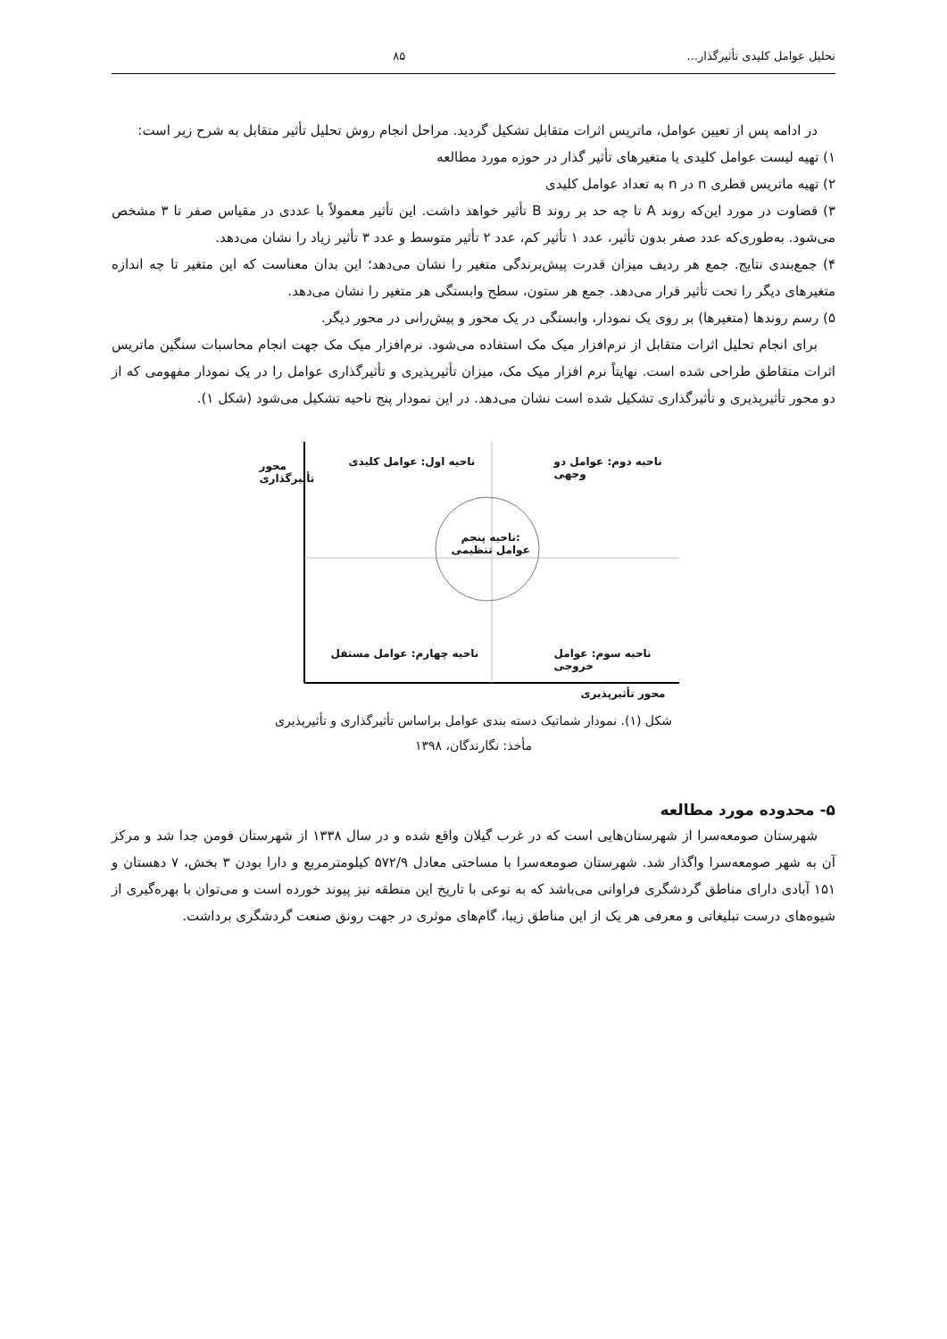تحلیل عوامل کلیدی تأثیرگذار... ۸۵
در ادامه پس از تعیین عوامل، ماتریس اثرات متقابل تشکیل گردید. مراحل انجام روش تحلیل تأثیر متقابل به شرح زیر است:
۱) تهیه لیست عوامل کلیدی یا متغیرهای تأثیر گذار در حوزه مورد مطالعه
۲) تهیه ماتریس قطری n در n به تعداد عوامل کلیدی
۳) قضاوت در مورد این‌که روند A تا چه حد بر روند B تأثیر خواهد داشت. این تأثیر معمولاً با عددی در مقیاس صفر تا ۳ مشخص می‌شود. به‌طوری‌که عدد صفر بدون تأثیر، عدد ۱ تأثیر کم، عدد ۲ تأثیر متوسط و عدد ۳ تأثیر زیاد را نشان می‌دهد.
۴) جمع‌بندی نتایج. جمع هر ردیف میزان قدرت پیش‌برندگی متغیر را نشان می‌دهد؛ این بدان معناست که این متغیر تا چه اندازه متغیرهای دیگر را تحت تأثیر قرار می‌دهد. جمع هر ستون، سطح وابستگی هر متغیر را نشان می‌دهد.
۵) رسم روندها (متغیرها) بر روی یک نمودار، وابستگی در یک محور و پیش‌رانی در محور دیگر.
برای انجام تحلیل اثرات متقابل از نرم‌افزار میک مک استفاده می‌شود. نرم‌افزار میک مک جهت انجام محاسبات سنگین ماتریس اثرات متقاطق طراحی شده است. نهایتاً نرم افزار میک مک، میزان تأثیرپذیری و تأثیرگذاری عوامل را در یک نمودار مفهومی که از دو محور تأثیرپذیری و تأثیرگذاری تشکیل شده است نشان می‌دهد. در این نمودار پنج ناحیه تشکیل می‌شود (شکل ۱).
ناحیه دوم: عوامل دو وجهی
ناحیه اول: عوامل کلیدی
ناحیه پنجم:
عوامل تنظیمی
ناحیه سوم: عوامل خروجی
ناحیه چهارم: عوامل مستقل
محور تأثیرگذاری
محور تأثیرپذیری
شکل (۱). نمودار شماتیک دسته بندی عوامل براساس تأثیرگذاری و تأثیرپذیری
مأخذ: نگارندگان، ۱۳۹۸
۵- محدوده مورد مطالعه
شهرستان صومعه‌سرا از شهرستان‌هایی است که در غرب گیلان واقع شده و در سال ۱۳۳۸ از شهرستان فومن جدا شد و مرکز آن به شهر صومعه‌سرا واگذار شد. شهرستان صومعه‌سرا با مساحتی معادل ۵۷۲/۹ کیلومترمربع و دارا بودن ۳ بخش، ۷ دهستان و ۱۵۱ آبادی دارای مناطق گردشگری فراوانی می‌باشد که به نوعی با تاریخ این منطقه نیز پیوند خورده است و می‌توان با بهره‌گیری از شیوه‌های درست تبلیغاتی و معرفی هر یک از این مناطق زیبا، گام‌های موثری در جهت رونق صنعت گردشگری برداشت.